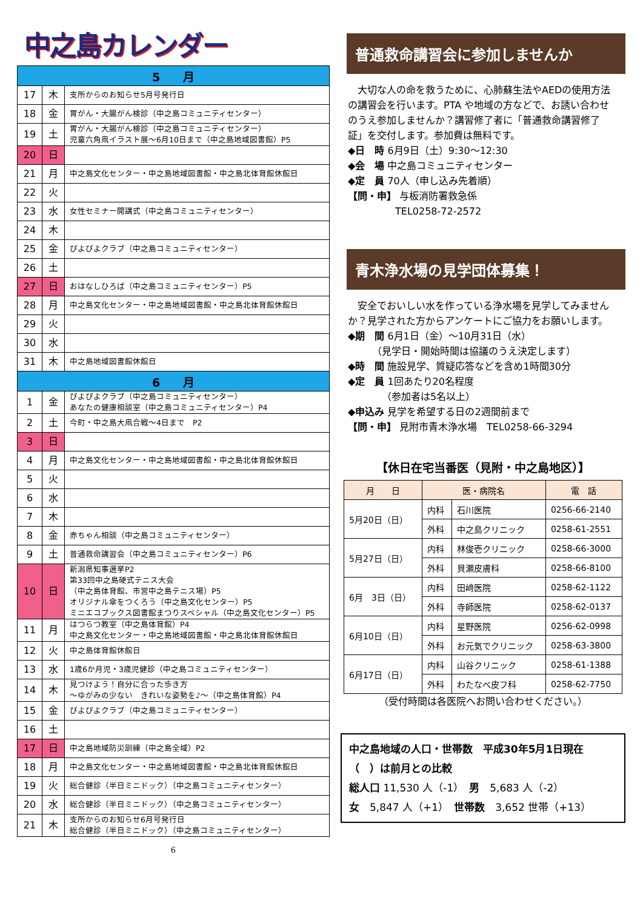中之島カレンダー
| 5 月 | | |
| --- | --- | --- |
| 17 | 木 | 支所からのお知らせ5月号発行日 |
| 18 | 金 | 胃がん・大腸がん検診（中之島コミュニティセンター） |
| 19 | 土 | 胃がん・大腸がん検診（中之島コミュニティセンター） 児童六角凧イラスト展～6月10日まで（中之島地域図書館）P5 |
| 20 | 日 | |
| 21 | 月 | 中之島文化センター・中之島地域図書館・中之島北体育館休館日 |
| 22 | 火 | |
| 23 | 水 | 女性セミナー開講式（中之島コミュニティセンター） |
| 24 | 木 | |
| 25 | 金 | ぴよぴよクラブ（中之島コミュニティセンター） |
| 26 | 土 | |
| 27 | 日 | おはなしひろば（中之島コミュニティセンター）P5 |
| 28 | 月 | 中之島文化センター・中之島地域図書館・中之島北体育館休館日 |
| 29 | 火 | |
| 30 | 水 | |
| 31 | 木 | 中之島地域図書館休館日 |
| 6 月 | | |
| 1 | 金 | ぴよぴよクラブ（中之島コミュニティセンター） あなたの健康相談室（中之島コミュニティセンター）P4 |
| 2 | 土 | 今町・中之島大凧合戦～4日まで P2 |
| 3 | 日 | |
| 4 | 月 | 中之島文化センター・中之島地域図書館・中之島北体育館休館日 |
| 5 | 火 | |
| 6 | 水 | |
| 7 | 木 | |
| 8 | 金 | 赤ちゃん相談（中之島コミュニティセンター） |
| 9 | 土 | 普通救命講習会（中之島コミュニティセンター）P6 |
| 10 | 日 | 新潟県知事選挙P2 第33回中之島硬式テニス大会 （中之島体育館、市営中之島テニス場）P5 オリジナル傘をつくろう（中之島文化センター）P5 ミニエコブックス図書館まつりスペシャル（中之島文化センター）P5 |
| 11 | 月 | はつらつ教室（中之島体育館）P4 中之島文化センター・中之島地域図書館・中之島北体育館休館日 |
| 12 | 火 | 中之島体育館休館日 |
| 13 | 水 | 1歳6か月児・3歳児健診（中之島コミュニティセンター） |
| 14 | 木 | 見つけよう！自分に合った歩き方 ～ゆがみの少ない きれいな姿勢を♪～（中之島体育館）P4 |
| 15 | 金 | ぴよぴよクラブ（中之島コミュニティセンター） |
| 16 | 土 | |
| 17 | 日 | 中之島地域防災訓練（中之島全域）P2 |
| 18 | 月 | 中之島文化センター・中之島地域図書館・中之島北体育館休館日 |
| 19 | 火 | 総合健診（半日ミニドック）（中之島コミュニティセンター） |
| 20 | 水 | 総合健診（半日ミニドック）（中之島コミュニティセンター） |
| 21 | 木 | 支所からのお知らせ6月号発行日 総合健診（半日ミニドック）（中之島コミュニティセンター） |
6
普通救命講習会に参加しませんか
　大切な人の命を救うために、心肺蘇生法やAEDの使用方法の講習会を行います。PTA や地域の方などで、お誘い合わせのうえ参加しませんか？講習修了者に「普通救命講習修了証」を交付します。参加費は無料です。
◆日　時 6月9日（土）9:30～12:30
◆会　場 中之島コミュニティセンター
◆定　員 70人（申し込み先着順）
【問・申】 与板消防署救急係
TEL0258-72-2572
青木浄水場の見学団体募集！
　安全でおいしい水を作っている浄水場を見学してみませんか？見学された方からアンケートにご協力をお願いします。
◆期　間 6月1日（金）～10月31日（水）
　　　（見学日・開始時間は協議のうえ決定します）
◆時　間 施設見学、質疑応答などを含め1時間30分
◆定　員 1回あたり20名程度
　　　　（参加者は5名以上）
◆申込み 見学を希望する日の2週間前まで
【問・申】 見附市青木浄水場　TEL0258-66-3294
【休日在宅当番医（見附・中之島地区）】
| 月 日 | 医・病院名 | | 電 話 |
| --- | --- | --- | --- |
| 5月20日（日） | 内科 | 石川医院 | 0256-66-2140 |
| | 外科 | 中之島クリニック | 0258-61-2551 |
| 5月27日（日） | 内科 | 林俊壱クリニック | 0258-66-3000 |
| | 外科 | 貝瀬皮膚科 | 0258-66-8100 |
| 6月 3日（日） | 内科 | 田﨑医院 | 0258-62-1122 |
| | 外科 | 寺師医院 | 0258-62-0137 |
| 6月10日（日） | 内科 | 星野医院 | 0256-62-0998 |
| | 外科 | お元気でクリニック | 0258-63-3800 |
| 6月17日（日） | 内科 | 山谷クリニック | 0258-61-1388 |
| | 外科 | わたなべ皮フ科 | 0258-62-7750 |
（受付時間は各医院へお問い合わせください。）
中之島地域の人口・世帯数　平成30年5月1日現在
（　）は前月との比較
総人口 11,530 人（-1）　男　5,683 人（-2）
女　5,847 人（+1）　世帯数　3,652 世帯（+13）